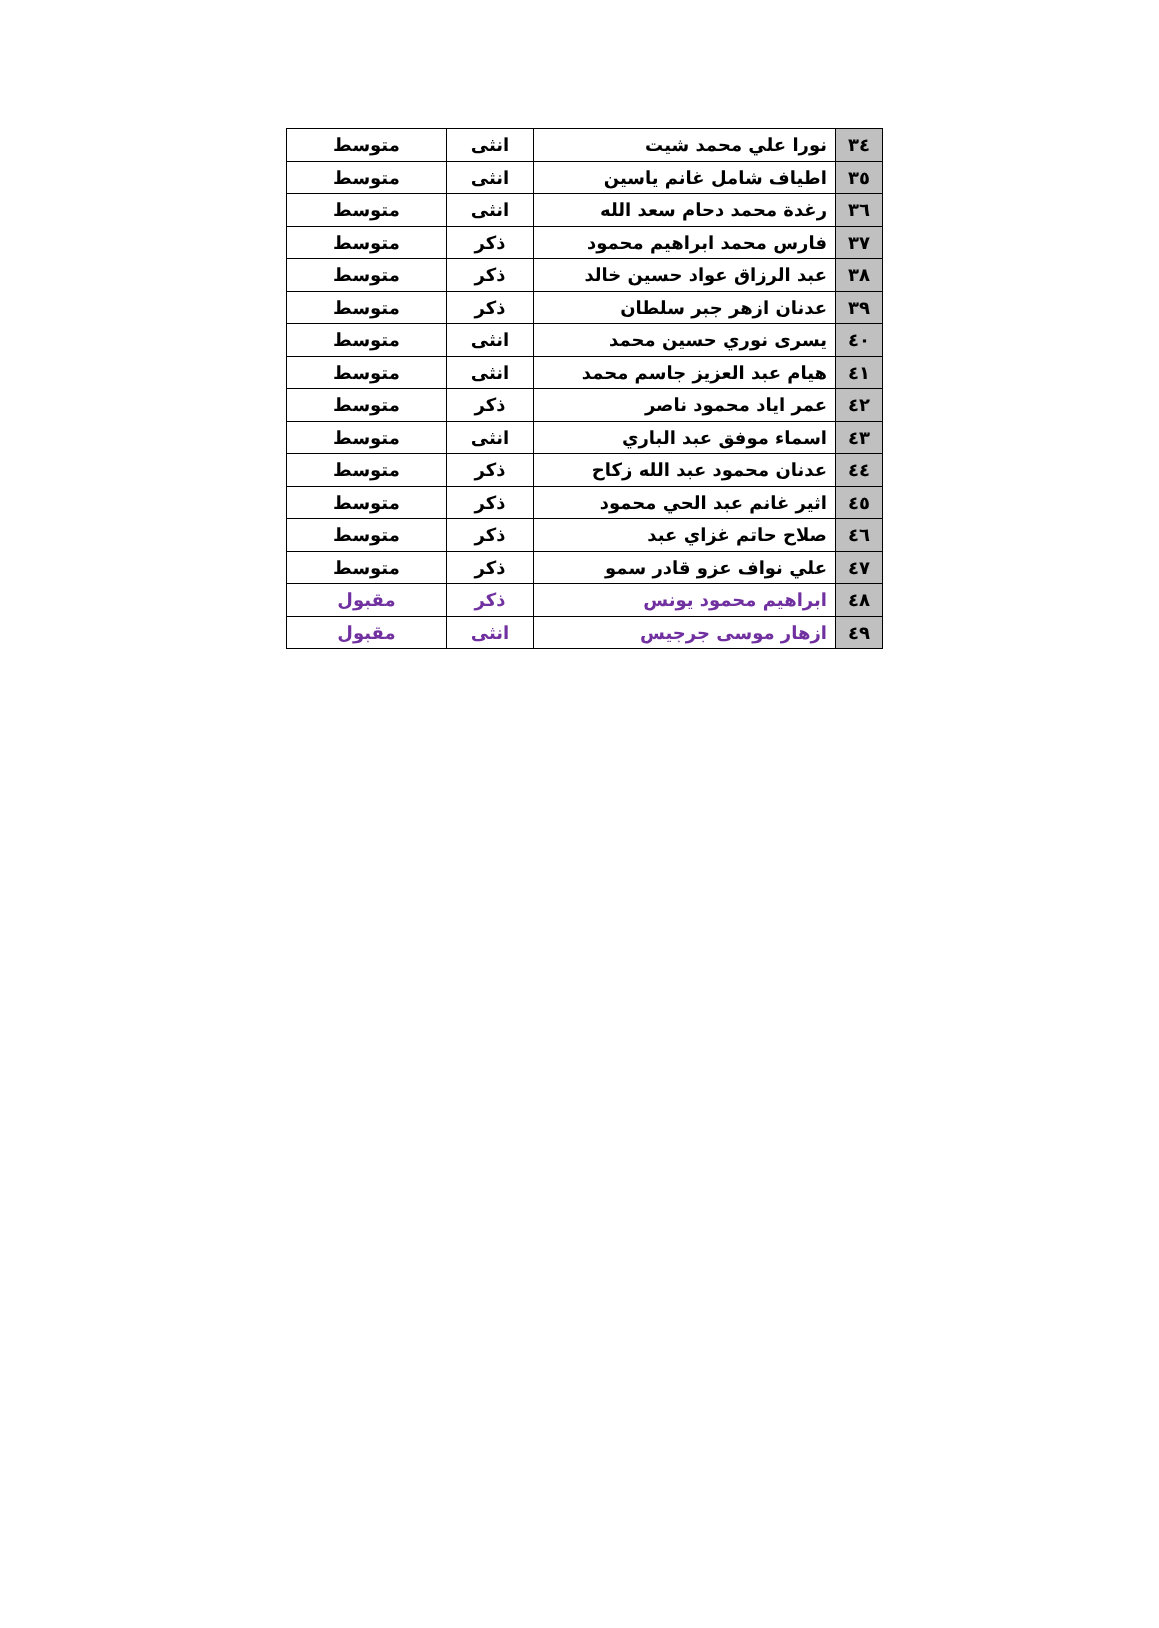| ٣٤ | نورا علي محمد شيت | انثى | متوسط |
| ٣٥ | اطياف شامل غانم ياسين | انثى | متوسط |
| ٣٦ | رغدة محمد دحام سعد الله | انثى | متوسط |
| ٣٧ | فارس محمد ابراهيم محمود | ذكر | متوسط |
| ٣٨ | عبد الرزاق عواد حسين خالد | ذكر | متوسط |
| ٣٩ | عدنان ازهر جبر سلطان | ذكر | متوسط |
| ٤٠ | يسرى نوري حسين محمد | انثى | متوسط |
| ٤١ | هيام عبد العزيز جاسم محمد | انثى | متوسط |
| ٤٢ | عمر اياد محمود ناصر | ذكر | متوسط |
| ٤٣ | اسماء موفق عبد الباري | انثى | متوسط |
| ٤٤ | عدنان محمود عبد الله زكاح | ذكر | متوسط |
| ٤٥ | اثير غانم عبد الحي محمود | ذكر | متوسط |
| ٤٦ | صلاح حاتم غزاي عبد | ذكر | متوسط |
| ٤٧ | علي نواف عزو قادر سمو | ذكر | متوسط |
| ٤٨ | ابراهيم محمود يونس | ذكر | مقبول |
| ٤٩ | ازهار موسى جرجيس | انثى | مقبول |